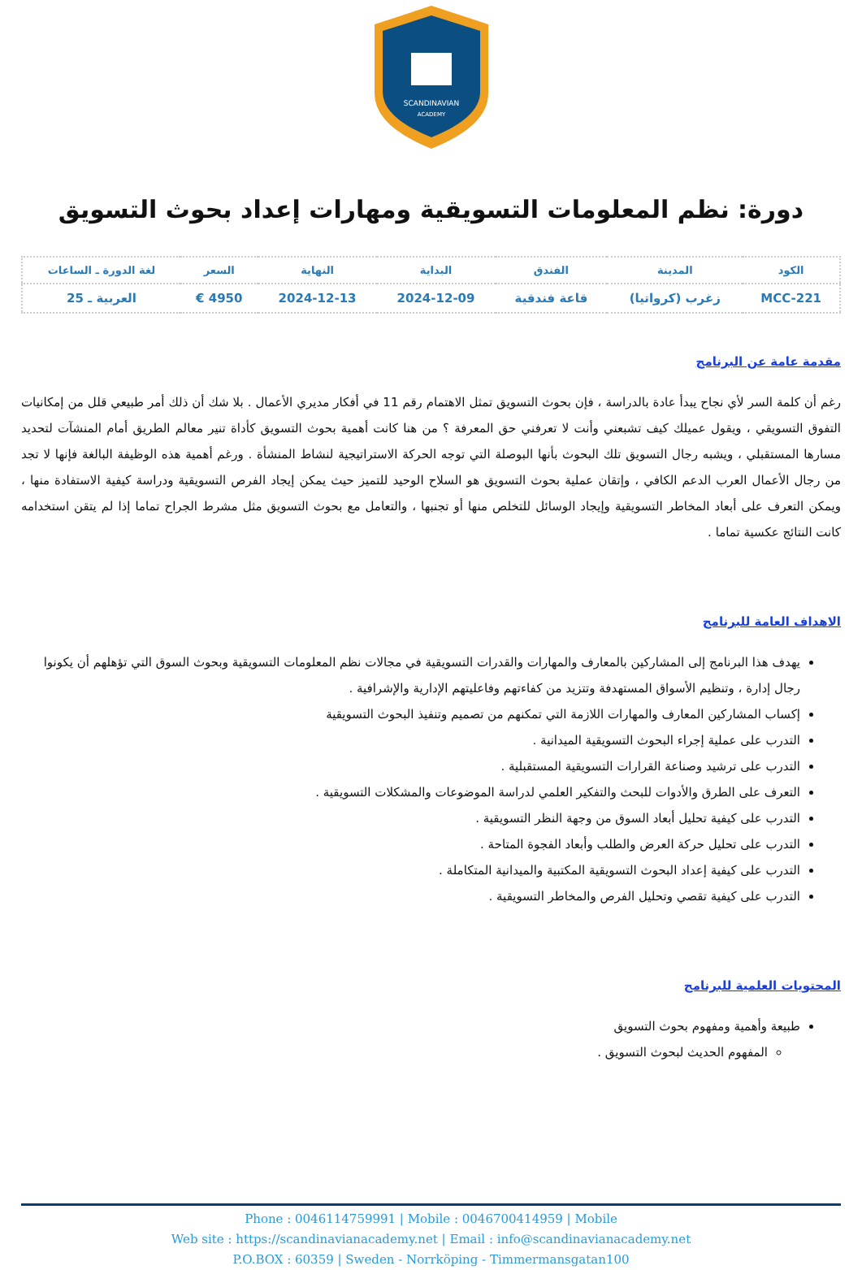SCANDINAVIAN
ACADEMY
دورة: نظم المعلومات التسويقية ومهارات إعداد بحوث التسويق
| الكود | المدينة | الفندق | البداية | النهاية | السعر | لغة الدورة ـ الساعات |
| --- | --- | --- | --- | --- | --- | --- |
| MCC-221 | زغرب (كرواتيا) | قاعة فندقية | 2024-12-09 | 2024-12-13 | 4950 € | العربية ـ 25 |
مقدمة عامة عن البرنامج
رغم أن كلمة السر لأي نجاح يبدأ عادة بالدراسة ، فإن بحوث التسويق تمثل الاهتمام رقم 11 في أفكار مديري الأعمال . بلا شك أن ذلك أمر طبيعي قلل من إمكانيات التفوق التسويقي ، ويقول عميلك كيف تشبعني وأنت لا تعرفني حق المعرفة ؟ من هنا كانت أهمية بحوث التسويق كأداة تنير معالم الطريق أمام المنشآت لتحديد مسارها المستقبلي ، ويشبه رجال التسويق تلك البحوث بأنها البوصلة التي توجه الحركة الاستراتيجية لنشاط المنشأة . ورغم أهمية هذه الوظيفة البالغة فإنها لا تجد من رجال الأعمال العرب الدعم الكافي ، وإتقان عملية بحوث التسويق هو السلاح الوحيد للتميز حيث يمكن إيجاد الفرص التسويقية ودراسة كيفية الاستفادة منها ، ويمكن التعرف على أبعاد المخاطر التسويقية وإيجاد الوسائل للتخلص منها أو تجنبها ، والتعامل مع بحوث التسويق مثل مشرط الجراح تماما إذا لم يتقن استخدامه كانت النتائج عكسية تماما .
الاهداف العامة للبرنامج
يهدف هذا البرنامج إلى المشاركين بالمعارف والمهارات والقدرات التسويقية في مجالات نظم المعلومات التسويقية وبحوث السوق التي تؤهلهم أن يكونوا رجال إدارة ، وتنظيم الأسواق المستهدفة وتتزيد من كفاءتهم وفاعليتهم الإدارية والإشرافية .
إكساب المشاركين المعارف والمهارات اللازمة التي تمكنهم من تصميم وتنفيذ البحوث التسويقية
التدرب على عملية إجراء البحوث التسويقية الميدانية .
التدرب على ترشيد وصناعة القرارات التسويقية المستقبلية .
التعرف على الطرق والأدوات للبحث والتفكير العلمي لدراسة الموضوعات والمشكلات التسويقية .
التدرب على كيفية تحليل أبعاد السوق من وجهة النظر التسويقية .
التدرب على تحليل حركة العرض والطلب وأبعاد الفجوة المتاحة .
التدرب على كيفية إعداد البحوث التسويقية المكتبية والميدانية المتكاملة .
التدرب على كيفية تقصي وتحليل الفرص والمخاطر التسويقية .
المحتويات العلمية للبرنامج
طبيعة وأهمية ومفهوم بحوث التسويق
المفهوم الحديث لبحوث التسويق .
Phone : 0046114759991 | Mobile : 0046700414959 | Mobile
Web site : https://scandinavianacademy.net | Email : info@scandinavianacademy.net
P.O.BOX : 60359 | Sweden - Norrköping - Timmermansgatan100